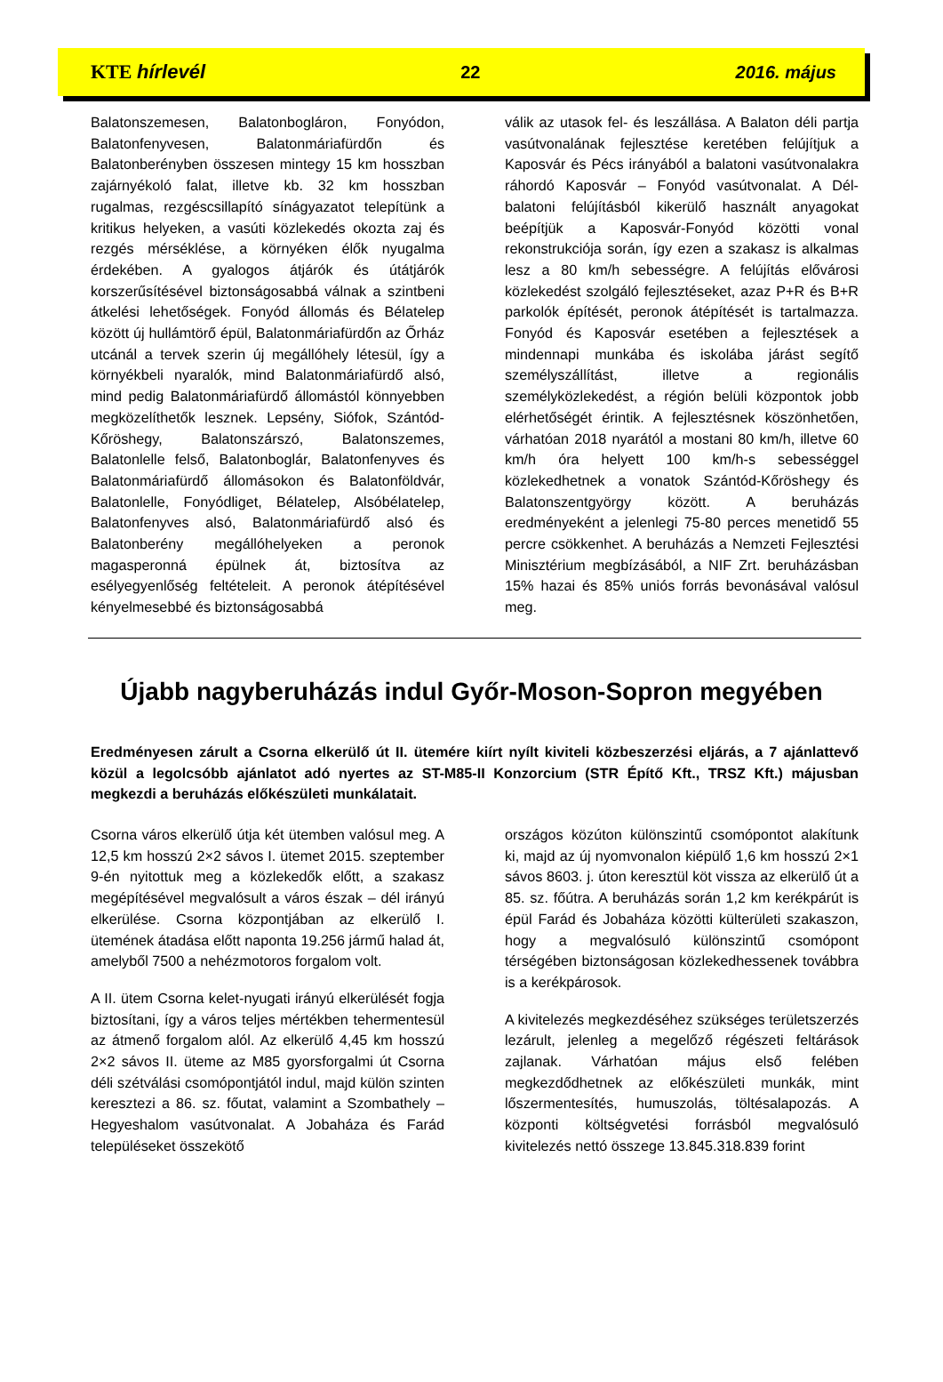KTE hírlevél 22 2016. május
Balatonszemesen, Balatonbogláron, Fonyódon, Balatonfenyvesen, Balatonmáriafürdőn és Balatonberényben összesen mintegy 15 km hosszban zajárnyékoló falat, illetve kb. 32 km hosszban rugalmas, rezgéscsillapító sínágyazatot telepítünk a kritikus helyeken, a vasúti közlekedés okozta zaj és rezgés mérséklése, a környéken élők nyugalma érdekében. A gyalogos átjárók és útátjárók korszerűsítésével biztonságosabbá válnak a szintbeni átkelési lehetőségek. Fonyód állomás és Bélatelep között új hullámtörő épül, Balatonmáriafürdőn az Őrház utcánál a tervek szerin új megállóhely létesül, így a környékbeli nyaralók, mind Balatonmáriafürdő alsó, mind pedig Balatonmáriafürdő állomástól könnyebben megközelíthetők lesznek. Lepsény, Siófok, Szántód-Kőröshegy, Balatonszárszó, Balatonszemes, Balatonlelle felső, Balatonboglár, Balatonfenyves és Balatonmáriafürdő állomásokon és Balatonföldvár, Balatonlelle, Fonyódliget, Bélatelep, Alsóbélatelep, Balatonfenyves alsó, Balatonmáriafürdő alsó és Balatonberény megállóhelyeken a peronok magasperonná épülnek át, biztosítva az esélyegyenlőség feltételeit. A peronok átépítésével kényelmesebbé és biztonságosabbá
válik az utasok fel- és leszállása. A Balaton déli partja vasútvonalának fejlesztése keretében felújítjuk a Kaposvár és Pécs irányából a balatoni vasútvonalakra ráhordó Kaposvár – Fonyód vasútvonalat. A Dél-balatoni felújításból kikerülő használt anyagokat beépítjük a Kaposvár-Fonyód közötti vonal rekonstrukciója során, így ezen a szakasz is alkalmas lesz a 80 km/h sebességre. A felújítás elővárosi közlekedést szolgáló fejlesztéseket, azaz P+R és B+R parkolók építését, peronok átépítését is tartalmazza. Fonyód és Kaposvár esetében a fejlesztések a mindennapi munkába és iskolába járást segítő személyszállítást, illetve a regionális személyközlekedést, a régión belüli központok jobb elérhetőségét érintik. A fejlesztésnek köszönhetően, várhatóan 2018 nyarától a mostani 80 km/h, illetve 60 km/h óra helyett 100 km/h-s sebességgel közlekedhetnek a vonatok Szántód-Kőröshegy és Balatonszentgyörgy között. A beruházás eredményeként a jelenlegi 75-80 perces menetidő 55 percre csökkenhet. A beruházás a Nemzeti Fejlesztési Minisztérium megbízásából, a NIF Zrt. beruházásban 15% hazai és 85% uniós forrás bevonásával valósul meg.
Újabb nagyberuházás indul Győr-Moson-Sopron megyében
Eredményesen zárult a Csorna elkerülő út II. ütemére kiírt nyílt kiviteli közbeszerzési eljárás, a 7 ajánlattevő közül a legolcsóbb ajánlatot adó nyertes az ST-M85-II Konzorcium (STR Építő Kft., TRSZ Kft.) májusban megkezdi a beruházás előkészületi munkálatait.
Csorna város elkerülő útja két ütemben valósul meg. A 12,5 km hosszú 2×2 sávos I. ütemet 2015. szeptember 9-én nyitottuk meg a közlekedők előtt, a szakasz megépítésével megvalósult a város észak – dél irányú elkerülése. Csorna központjában az elkerülő I. ütemének átadása előtt naponta 19.256 jármű halad át, amelyből 7500 a nehézmotoros forgalom volt.
A II. ütem Csorna kelet-nyugati irányú elkerülését fogja biztosítani, így a város teljes mértékben tehermentesül az átmenő forgalom alól. Az elkerülő 4,45 km hosszú 2×2 sávos II. üteme az M85 gyorsforgalmi út Csorna déli szétválási csomópontjától indul, majd külön szinten keresztezi a 86. sz. főutat, valamint a Szombathely – Hegyeshalom vasútvonalat. A Jobaháza és Farád településeket összekötő
országos közúton különszintű csomópontot alakítunk ki, majd az új nyomvonalon kiépülő 1,6 km hosszú 2×1 sávos 8603. j. úton keresztül köt vissza az elkerülő út a 85. sz. főútra. A beruházás során 1,2 km kerékpárút is épül Farád és Jobaháza közötti külterületi szakaszon, hogy a megvalósuló különszintű csomópont térségében biztonságosan közlekedhessenek továbbra is a kerékpárosok.
A kivitelezés megkezdéséhez szükséges területszerzés lezárult, jelenleg a megelőző régészeti feltárások zajlanak. Várhatóan május első felében megkezdődhetnek az előkészületi munkák, mint lőszermentesítés, humuszolás, töltésalapozás. A központi költségvetési forrásból megvalósuló kivitelezés nettó összege 13.845.318.839 forint